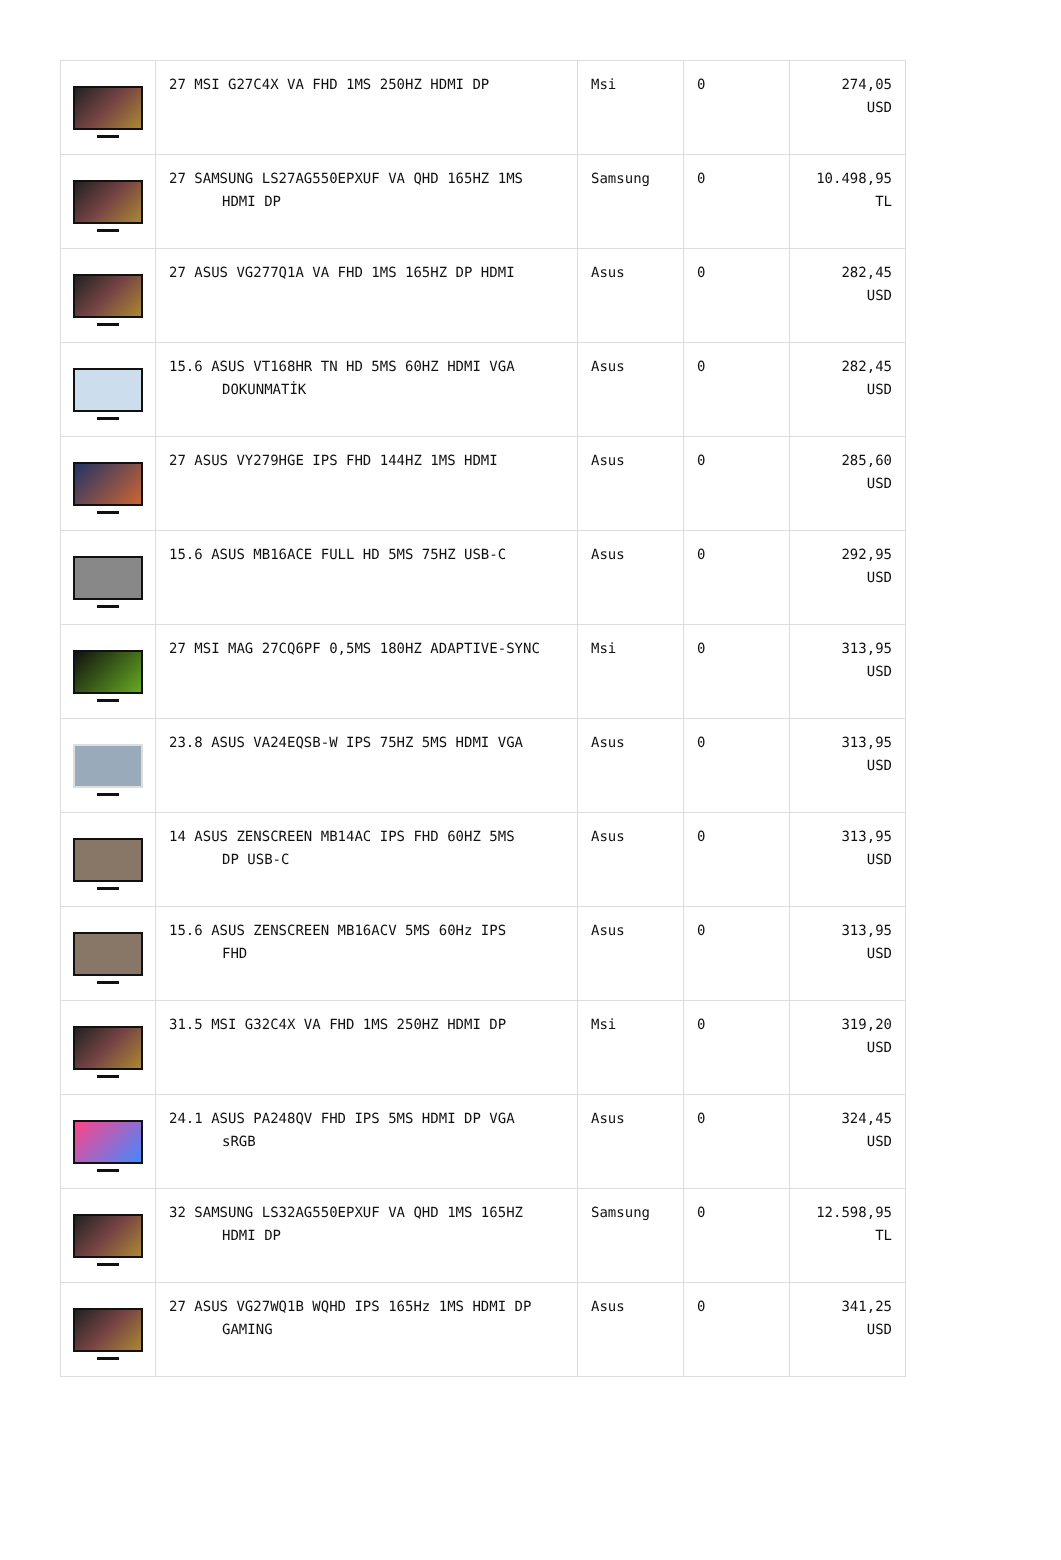| | 27 MSI G27C4X VA FHD 1MS 250HZ HDMI DP | Msi | 0 | 274,05 USD |
| | 27 SAMSUNG LS27AG550EPXUF VA QHD 165HZ 1MS HDMI DP | Samsung | 0 | 10.498,95 TL |
| | 27 ASUS VG277Q1A VA FHD 1MS 165HZ DP HDMI | Asus | 0 | 282,45 USD |
| | 15.6 ASUS VT168HR TN HD 5MS 60HZ HDMI VGA DOKUNMATİK | Asus | 0 | 282,45 USD |
| | 27 ASUS VY279HGE IPS FHD 144HZ 1MS HDMI | Asus | 0 | 285,60 USD |
| | 15.6 ASUS MB16ACE FULL HD 5MS 75HZ USB-C | Asus | 0 | 292,95 USD |
| | 27 MSI MAG 27CQ6PF 0,5MS 180HZ ADAPTIVE-SYNC | Msi | 0 | 313,95 USD |
| | 23.8 ASUS VA24EQSB-W IPS 75HZ 5MS HDMI VGA | Asus | 0 | 313,95 USD |
| | 14 ASUS ZENSCREEN MB14AC IPS FHD 60HZ 5MS DP USB-C | Asus | 0 | 313,95 USD |
| | 15.6 ASUS ZENSCREEN MB16ACV 5MS 60Hz IPS FHD | Asus | 0 | 313,95 USD |
| | 31.5 MSI G32C4X VA FHD 1MS 250HZ HDMI DP | Msi | 0 | 319,20 USD |
| | 24.1 ASUS PA248QV FHD IPS 5MS HDMI DP VGA sRGB | Asus | 0 | 324,45 USD |
| | 32 SAMSUNG LS32AG550EPXUF VA QHD 1MS 165HZ HDMI DP | Samsung | 0 | 12.598,95 TL |
| | 27 ASUS VG27WQ1B WQHD IPS 165Hz 1MS HDMI DP GAMING | Asus | 0 | 341,25 USD |